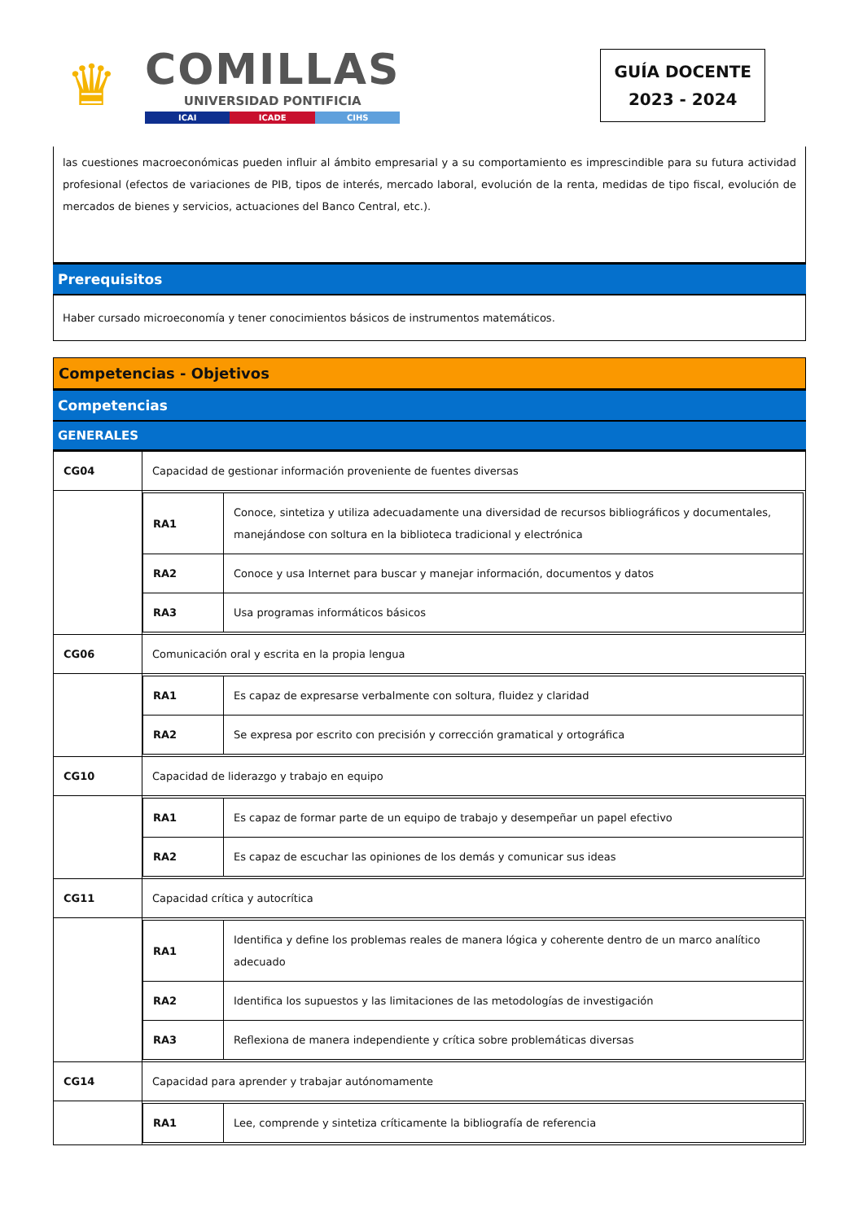♛
COMILLAS
UNIVERSIDAD PONTIFICIA
ICAI ICADE CIHS
GUÍA DOCENTE
2023 - 2024
las cuestiones macroeconómicas pueden influir al ámbito empresarial y a su comportamiento es imprescindible para su futura actividad profesional (efectos de variaciones de PIB, tipos de interés, mercado laboral, evolución de la renta, medidas de tipo fiscal, evolución de mercados de bienes y servicios, actuaciones del Banco Central, etc.).
Prerequisitos
Haber cursado microeconomía y tener conocimientos básicos de instrumentos matemáticos.
Competencias - Objetivos
Competencias
GENERALES
| CG04 | Capacidad de gestionar información proveniente de fuentes diversas |
| | / RA1 / Conoce, sintetiza y utiliza adecuadamente una diversidad de recursos bibliográficos y documentales, manejándose con soltura en la biblioteca tradicional y electrónica / / RA2 / Conoce y usa Internet para buscar y manejar información, documentos y datos / / RA3 / Usa programas informáticos básicos / |
| CG06 | Comunicación oral y escrita en la propia lengua |
| | / RA1 / Es capaz de expresarse verbalmente con soltura, fluidez y claridad / / RA2 / Se expresa por escrito con precisión y corrección gramatical y ortográfica / |
| CG10 | Capacidad de liderazgo y trabajo en equipo |
| | / RA1 / Es capaz de formar parte de un equipo de trabajo y desempeñar un papel efectivo / / RA2 / Es capaz de escuchar las opiniones de los demás y comunicar sus ideas / |
| CG11 | Capacidad crítica y autocrítica |
| | / RA1 / Identifica y define los problemas reales de manera lógica y coherente dentro de un marco analítico adecuado / / RA2 / Identifica los supuestos y las limitaciones de las metodologías de investigación / / RA3 / Reflexiona de manera independiente y crítica sobre problemáticas diversas / |
| CG14 | Capacidad para aprender y trabajar autónomamente |
| | / RA1 / Lee, comprende y sintetiza críticamente la bibliografía de referencia / |